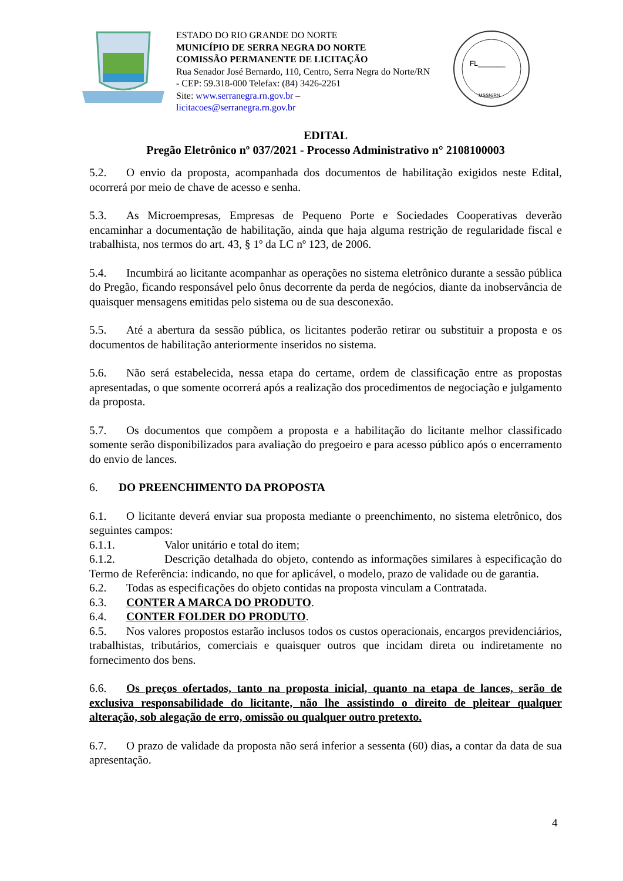ESTADO DO RIO GRANDE DO NORTE
MUNICÍPIO DE SERRA NEGRA DO NORTE
COMISSÃO PERMANENTE DE LICITAÇÃO
Rua Senador José Bernardo, 110, Centro, Serra Negra do Norte/RN - CEP: 59.318-000 Telefax: (84) 3426-2261
Site: www.serranegra.rn.gov.br –
licitacoes@serranegra.rn.gov.br
FL_______
MSSN/RN
EDITAL
Pregão Eletrônico nº 037/2021 - Processo Administrativo n° 2108100003
5.2. O envio da proposta, acompanhada dos documentos de habilitação exigidos neste Edital, ocorrerá por meio de chave de acesso e senha.
5.3. As Microempresas, Empresas de Pequeno Porte e Sociedades Cooperativas deverão encaminhar a documentação de habilitação, ainda que haja alguma restrição de regularidade fiscal e trabalhista, nos termos do art. 43, § 1º da LC nº 123, de 2006.
5.4. Incumbirá ao licitante acompanhar as operações no sistema eletrônico durante a sessão pública do Pregão, ficando responsável pelo ônus decorrente da perda de negócios, diante da inobservância de quaisquer mensagens emitidas pelo sistema ou de sua desconexão.
5.5. Até a abertura da sessão pública, os licitantes poderão retirar ou substituir a proposta e os documentos de habilitação anteriormente inseridos no sistema.
5.6. Não será estabelecida, nessa etapa do certame, ordem de classificação entre as propostas apresentadas, o que somente ocorrerá após a realização dos procedimentos de negociação e julgamento da proposta.
5.7. Os documentos que compõem a proposta e a habilitação do licitante melhor classificado somente serão disponibilizados para avaliação do pregoeiro e para acesso público após o encerramento do envio de lances.
6. DO PREENCHIMENTO DA PROPOSTA
6.1. O licitante deverá enviar sua proposta mediante o preenchimento, no sistema eletrônico, dos seguintes campos:
6.1.1. Valor unitário e total do item;
6.1.2. Descrição detalhada do objeto, contendo as informações similares à especificação do Termo de Referência: indicando, no que for aplicável, o modelo, prazo de validade ou de garantia.
6.2. Todas as especificações do objeto contidas na proposta vinculam a Contratada.
6.3. CONTER A MARCA DO PRODUTO.
6.4. CONTER FOLDER DO PRODUTO.
6.5. Nos valores propostos estarão inclusos todos os custos operacionais, encargos previdenciários, trabalhistas, tributários, comerciais e quaisquer outros que incidam direta ou indiretamente no fornecimento dos bens.
6.6. Os preços ofertados, tanto na proposta inicial, quanto na etapa de lances, serão de exclusiva responsabilidade do licitante, não lhe assistindo o direito de pleitear qualquer alteração, sob alegação de erro, omissão ou qualquer outro pretexto.
6.7. O prazo de validade da proposta não será inferior a sessenta (60) dias, a contar da data de sua apresentação.
4